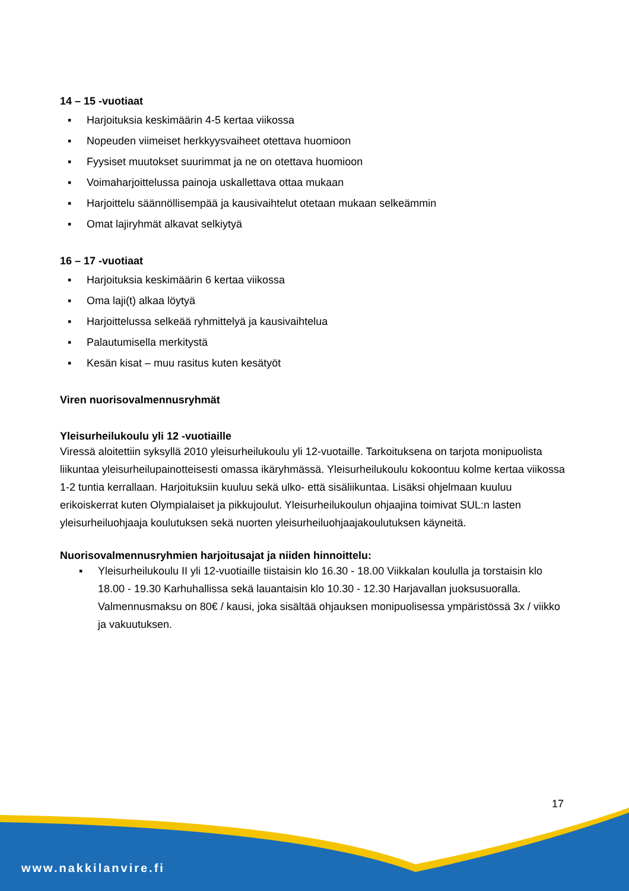14 – 15 -vuotiaat
▪ Harjoituksia keskimäärin 4-5 kertaa viikossa
▪ Nopeuden viimeiset herkkyysvaiheet otettava huomioon
▪ Fyysiset muutokset suurimmat ja ne on otettava huomioon
▪ Voimaharjoittelussa painoja uskallettava ottaa mukaan
▪ Harjoittelu säännöllisempää ja kausivaihtelut otetaan mukaan selkeämmin
▪ Omat lajiryhmät alkavat selkiytyä
16 – 17 -vuotiaat
▪ Harjoituksia keskimäärin 6 kertaa viikossa
▪ Oma laji(t) alkaa löytyä
▪ Harjoittelussa selkeää ryhmittelyä ja kausivaihtelua
▪ Palautumisella merkitystä
▪ Kesän kisat – muu rasitus kuten kesätyöt
Viren nuorisovalmennusryhmät
Yleisurheilukoulu yli 12 -vuotiaille
Viressä aloitettiin syksyllä 2010 yleisurheilukoulu yli 12-vuotaille. Tarkoituksena on tarjota monipuolista liikuntaa yleisurheilupainotteisesti omassa ikäryhmässä. Yleisurheilukoulu kokoontuu kolme kertaa viikossa 1-2 tuntia kerrallaan. Harjoituksiin kuuluu sekä ulko- että sisäliikuntaa. Lisäksi ohjelmaan kuuluu erikoiskerrat kuten Olympialaiset ja pikkujoulut. Yleisurheilukoulun ohjaajina toimivat SUL:n lasten yleisurheiluohjaaja koulutuksen sekä nuorten yleisurheiluohjaajakoulutuksen käyneitä.
Nuorisovalmennusryhmien harjoitusajat ja niiden hinnoittelu:
▪ Yleisurheilukoulu II yli 12-vuotiaille tiistaisin klo 16.30 - 18.00 Viikkalan koululla ja torstaisin klo 18.00 - 19.30 Karhuhallissa sekä lauantaisin klo 10.30 - 12.30 Harjavallan juoksusuoralla. Valmennusmaksu on 80€ / kausi, joka sisältää ohjauksen monipuolisessa ympäristössä 3x / viikko ja vakuutuksen.
17
www.nakkilanvire.fi